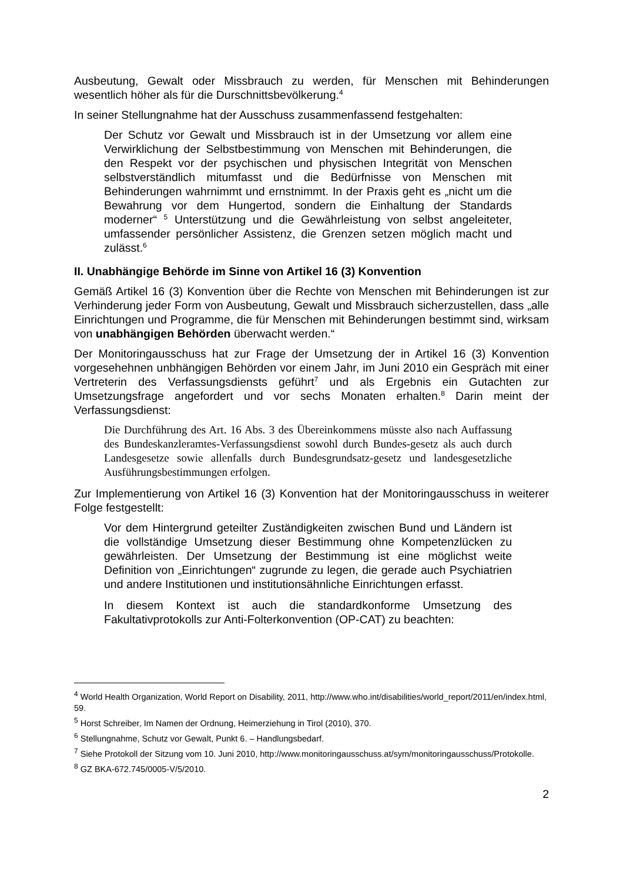Ausbeutung, Gewalt oder Missbrauch zu werden, für Menschen mit Behinderungen wesentlich höher als für die Durschnittsbevölkerung.<sup>4</sup>
In seiner Stellungnahme hat der Ausschuss zusammenfassend festgehalten:
Der Schutz vor Gewalt und Missbrauch ist in der Umsetzung vor allem eine Verwirklichung der Selbstbestimmung von Menschen mit Behinderungen, die den Respekt vor der psychischen und physischen Integrität von Menschen selbstverständlich mitumfasst und die Bedürfnisse von Menschen mit Behinderungen wahrnimmt und ernstnimmt. In der Praxis geht es „nicht um die Bewahrung vor dem Hungertod, sondern die Einhaltung der Standards moderner“ <sup>5</sup> Unterstützung und die Gewährleistung von selbst angeleiteter, umfassender persönlicher Assistenz, die Grenzen setzen möglich macht und zulässt.<sup>6</sup>
II. Unabhängige Behörde im Sinne von Artikel 16 (3) Konvention
Gemäß Artikel 16 (3) Konvention über die Rechte von Menschen mit Behinderungen ist zur Verhinderung jeder Form von Ausbeutung, Gewalt und Missbrauch sicherzustellen, dass „alle Einrichtungen und Programme, die für Menschen mit Behinderungen bestimmt sind, wirksam von unabhängigen Behörden überwacht werden.“
Der Monitoringausschuss hat zur Frage der Umsetzung der in Artikel 16 (3) Konvention vorgesehehnen unbhängigen Behörden vor einem Jahr, im Juni 2010 ein Gespräch mit einer Vertreterin des Verfassungsdiensts geführt<sup>7</sup> und als Ergebnis ein Gutachten zur Umsetzungsfrage angefordert und vor sechs Monaten erhalten.<sup>8</sup> Darin meint der Verfassungsdienst:
Die Durchführung des Art. 16 Abs. 3 des Übereinkommens müsste also nach Auffassung des Bundeskanzleramtes-Verfassungsdienst sowohl durch Bundes-gesetz als auch durch Landesgesetze sowie allenfalls durch Bundesgrundsatz-gesetz und landesgesetzliche Ausführungsbestimmungen erfolgen.
Zur Implementierung von Artikel 16 (3) Konvention hat der Monitoringausschuss in weiterer Folge festgestellt:
Vor dem Hintergrund geteilter Zuständigkeiten zwischen Bund und Ländern ist die vollständige Umsetzung dieser Bestimmung ohne Kompetenzlücken zu gewährleisten. Der Umsetzung der Bestimmung ist eine möglichst weite Definition von „Einrichtungen“ zugrunde zu legen, die gerade auch Psychiatrien und andere Institutionen und institutionsähnliche Einrichtungen erfasst.
In diesem Kontext ist auch die standardkonforme Umsetzung des Fakultativprotokolls zur Anti-Folterkonvention (OP-CAT) zu beachten:
<sup>4</sup> World Health Organization, World Report on Disability, 2011, http://www.who.int/disabilities/world_report/2011/en/index.html, 59.
<sup>5</sup> Horst Schreiber, Im Namen der Ordnung, Heimerziehung in Tirol (2010), 370.
<sup>6</sup> Stellungnahme, Schutz vor Gewalt, Punkt 6. – Handlungsbedarf.
<sup>7</sup> Siehe Protokoll der Sitzung vom 10. Juni 2010, http://www.monitoringausschuss.at/sym/monitoringausschuss/Protokolle.
<sup>8</sup> GZ BKA-672.745/0005-V/5/2010.
2